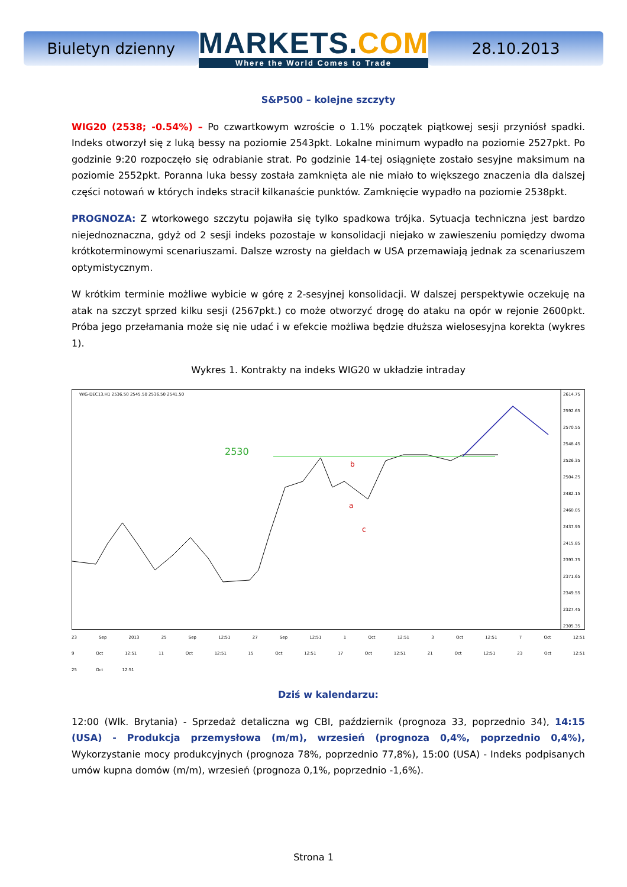Biuletyn dzienny
MARKETS.COM
Where the World Comes to Trade
28.10.2013
S&P500 – kolejne szczyty
WIG20 (2538; -0.54%) – Po czwartkowym wzroście o 1.1% początek piątkowej sesji przyniósł spadki. Indeks otworzył się z luką bessy na poziomie 2543pkt. Lokalne minimum wypadło na poziomie 2527pkt. Po godzinie 9:20 rozpoczęło się odrabianie strat. Po godzinie 14-tej osiągnięte zostało sesyjne maksimum na poziomie 2552pkt. Poranna luka bessy została zamknięta ale nie miało to większego znaczenia dla dalszej części notowań w których indeks stracił kilkanaście punktów. Zamknięcie wypadło na poziomie 2538pkt.
PROGNOZA: Z wtorkowego szczytu pojawiła się tylko spadkowa trójka. Sytuacja techniczna jest bardzo niejednoznaczna, gdyż od 2 sesji indeks pozostaje w konsolidacji niejako w zawieszeniu pomiędzy dwoma krótkoterminowymi scenariuszami. Dalsze wzrosty na giełdach w USA przemawiają jednak za scenariuszem optymistycznym.
W krótkim terminie możliwe wybicie w górę z 2-sesyjnej konsolidacji. W dalszej perspektywie oczekuję na atak na szczyt sprzed kilku sesji (2567pkt.) co może otworzyć drogę do ataku na opór w rejonie 2600pkt. Próba jego przełamania może się nie udać i w efekcie możliwa będzie dłuższa wielosesyjna korekta (wykres 1).
Wykres 1. Kontrakty na indeks WIG20 w układzie intraday
WIG-DEC13,H1 2536.50 2545.50 2536.50 2541.50
2614.75
2592.65
2570.55
2548.45
2526.35
2504.25
2482.15
2460.05
2437.95
2415.85
2393.75
2371.65
2349.55
2327.45
2305.35
2530
a
b
c
23 Sep 2013 25 Sep 12:51 27 Sep 12:51 1 Oct 12:51 3 Oct 12:51 7 Oct 12:51 9 Oct 12:51 11 Oct 12:51 15 Oct 12:51 17 Oct 12:51 21 Oct 12:51 23 Oct 12:51 25 Oct 12:51
Dziś w kalendarzu:
12:00 (Wlk. Brytania) - Sprzedaż detaliczna wg CBI, październik (prognoza 33, poprzednio 34), 14:15 (USA) - Produkcja przemysłowa (m/m), wrzesień (prognoza 0,4%, poprzednio 0,4%), Wykorzystanie mocy produkcyjnych (prognoza 78%, poprzednio 77,8%), 15:00 (USA) - Indeks podpisanych umów kupna domów (m/m), wrzesień (prognoza 0,1%, poprzednio -1,6%).
Strona 1